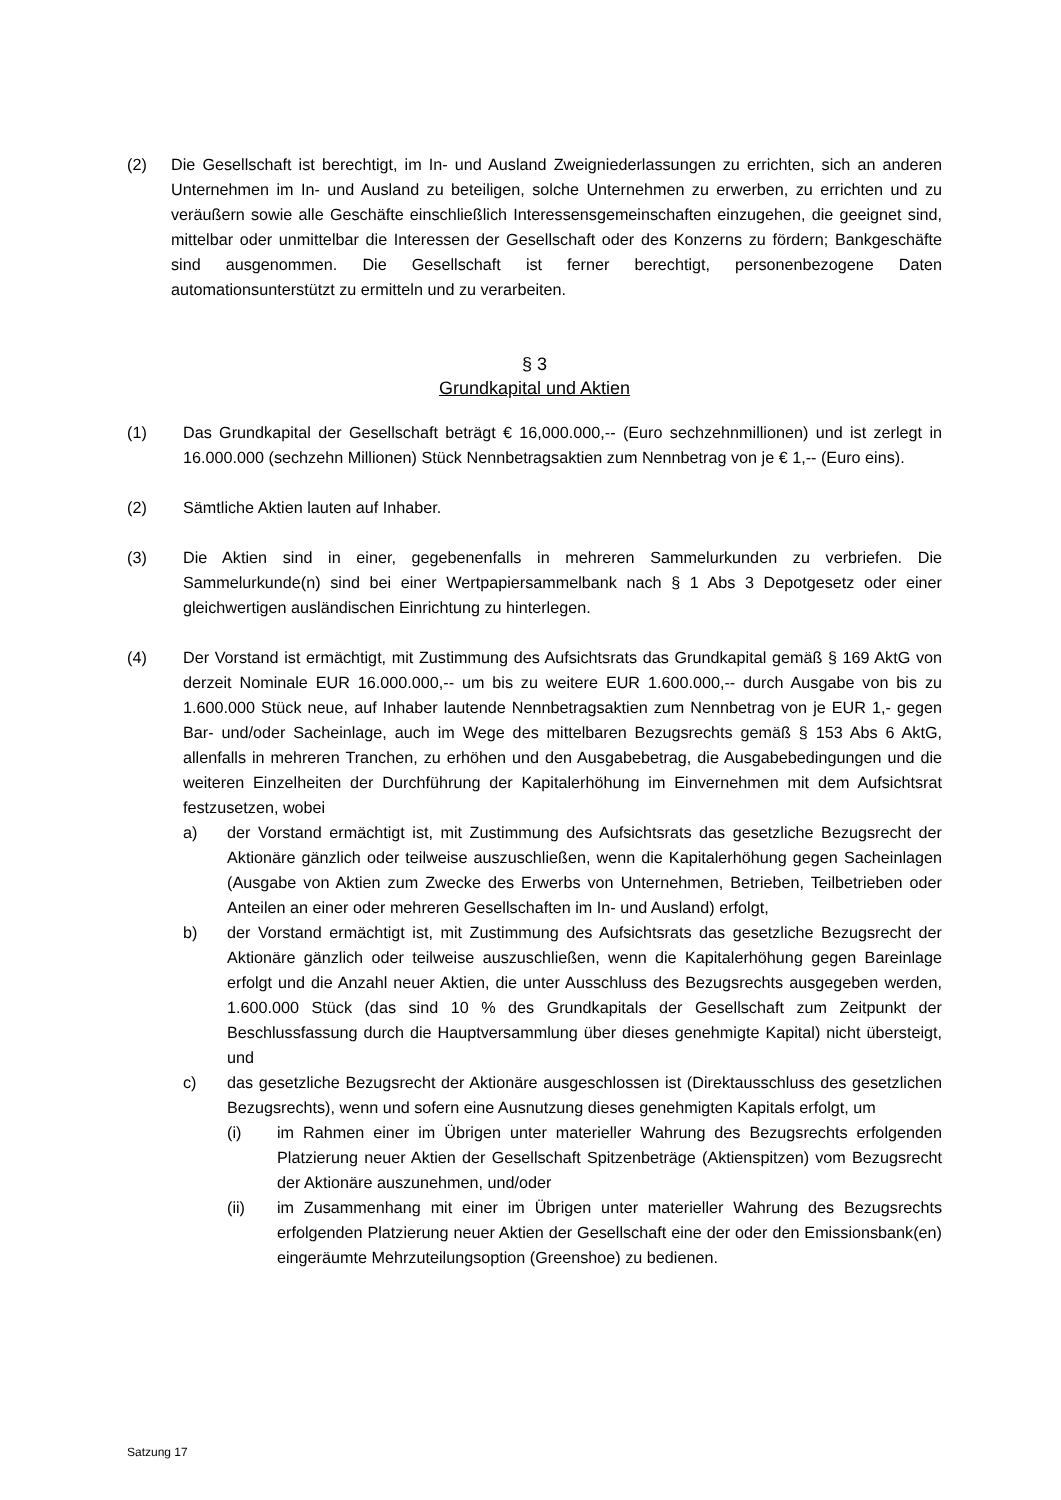(2) Die Gesellschaft ist berechtigt, im In- und Ausland Zweigniederlassungen zu errichten, sich an anderen Unternehmen im In- und Ausland zu beteiligen, solche Unternehmen zu erwerben, zu errichten und zu veräußern sowie alle Geschäfte einschließlich Interessensgemeinschaften einzugehen, die geeignet sind, mittelbar oder unmittelbar die Interessen der Gesellschaft oder des Konzerns zu fördern; Bankgeschäfte sind ausgenommen. Die Gesellschaft ist ferner berechtigt, personenbezogene Daten automationsunterstützt zu ermitteln und zu verarbeiten.
§ 3
Grundkapital und Aktien
(1) Das Grundkapital der Gesellschaft beträgt € 16,000.000,-- (Euro sechzehnmillionen) und ist zerlegt in 16.000.000 (sechzehn Millionen) Stück Nennbetragsaktien zum Nennbetrag von je € 1,-- (Euro eins).
(2) Sämtliche Aktien lauten auf Inhaber.
(3) Die Aktien sind in einer, gegebenenfalls in mehreren Sammelurkunden zu verbriefen. Die Sammelurkunde(n) sind bei einer Wertpapiersammelbank nach § 1 Abs 3 Depotgesetz oder einer gleichwertigen ausländischen Einrichtung zu hinterlegen.
(4) Der Vorstand ist ermächtigt, mit Zustimmung des Aufsichtsrats das Grundkapital gemäß § 169 AktG von derzeit Nominale EUR 16.000.000,-- um bis zu weitere EUR 1.600.000,-- durch Ausgabe von bis zu 1.600.000 Stück neue, auf Inhaber lautende Nennbetragsaktien zum Nennbetrag von je EUR 1,- gegen Bar- und/oder Sacheinlage, auch im Wege des mittelbaren Bezugsrechts gemäß § 153 Abs 6 AktG, allenfalls in mehreren Tranchen, zu erhöhen und den Ausgabebetrag, die Ausgabebedingungen und die weiteren Einzelheiten der Durchführung der Kapitalerhöhung im Einvernehmen mit dem Aufsichtsrat festzusetzen, wobei
a) der Vorstand ermächtigt ist, mit Zustimmung des Aufsichtsrats das gesetzliche Bezugsrecht der Aktionäre gänzlich oder teilweise auszuschließen, wenn die Kapitalerhöhung gegen Sacheinlagen (Ausgabe von Aktien zum Zwecke des Erwerbs von Unternehmen, Betrieben, Teilbetrieben oder Anteilen an einer oder mehreren Gesellschaften im In- und Ausland) erfolgt,
b) der Vorstand ermächtigt ist, mit Zustimmung des Aufsichtsrats das gesetzliche Bezugsrecht der Aktionäre gänzlich oder teilweise auszuschließen, wenn die Kapitalerhöhung gegen Bareinlage erfolgt und die Anzahl neuer Aktien, die unter Ausschluss des Bezugsrechts ausgegeben werden, 1.600.000 Stück (das sind 10 % des Grundkapitals der Gesellschaft zum Zeitpunkt der Beschlussfassung durch die Hauptversammlung über dieses genehmigte Kapital) nicht übersteigt, und
c) das gesetzliche Bezugsrecht der Aktionäre ausgeschlossen ist (Direktausschluss des gesetzlichen Bezugsrechts), wenn und sofern eine Ausnutzung dieses genehmigten Kapitals erfolgt, um
(i) im Rahmen einer im Übrigen unter materieller Wahrung des Bezugsrechts erfolgenden Platzierung neuer Aktien der Gesellschaft Spitzenbeträge (Aktienspitzen) vom Bezugsrecht der Aktionäre auszunehmen, und/oder
(ii) im Zusammenhang mit einer im Übrigen unter materieller Wahrung des Bezugsrechts erfolgenden Platzierung neuer Aktien der Gesellschaft eine der oder den Emissionsbank(en) eingeräumte Mehrzuteilungsoption (Greenshoe) zu bedienen.
Satzung 17